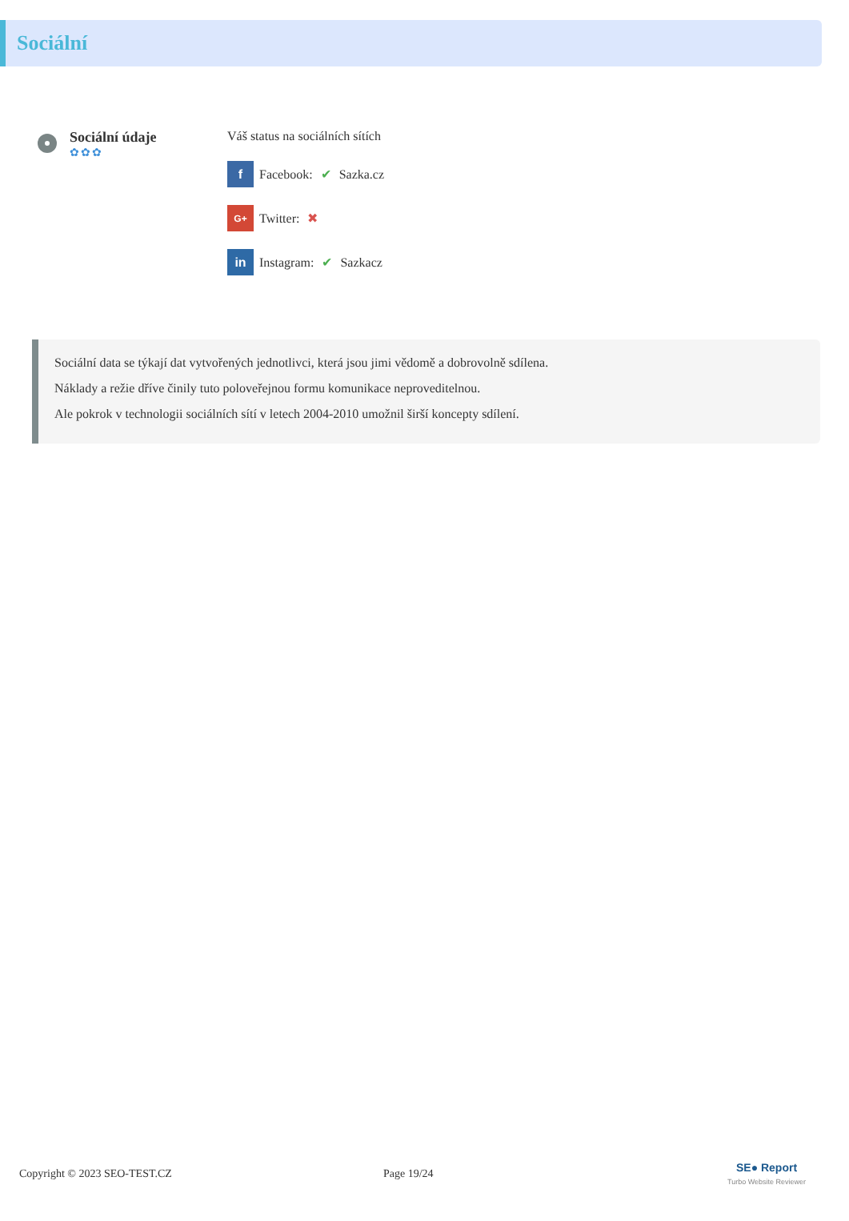Sociální
Sociální údaje
✿✿✿
Váš status na sociálních sítích
f
Facebook: ✔ Sazka.cz
G+
Twitter: ✖
in
Instagram: ✔ Sazkacz
Sociální data se týkají dat vytvořených jednotlivci, která jsou jimi vědomě a dobrovolně sdílena.
Náklady a režie dříve činily tuto poloveřejnou formu komunikace neproveditelnou.
Ale pokrok v technologii sociálních sítí v letech 2004-2010 umožnil širší koncepty sdílení.
Copyright © 2023 SEO-TEST.CZ Page 19/24 SE● Report
Turbo Website Reviewer